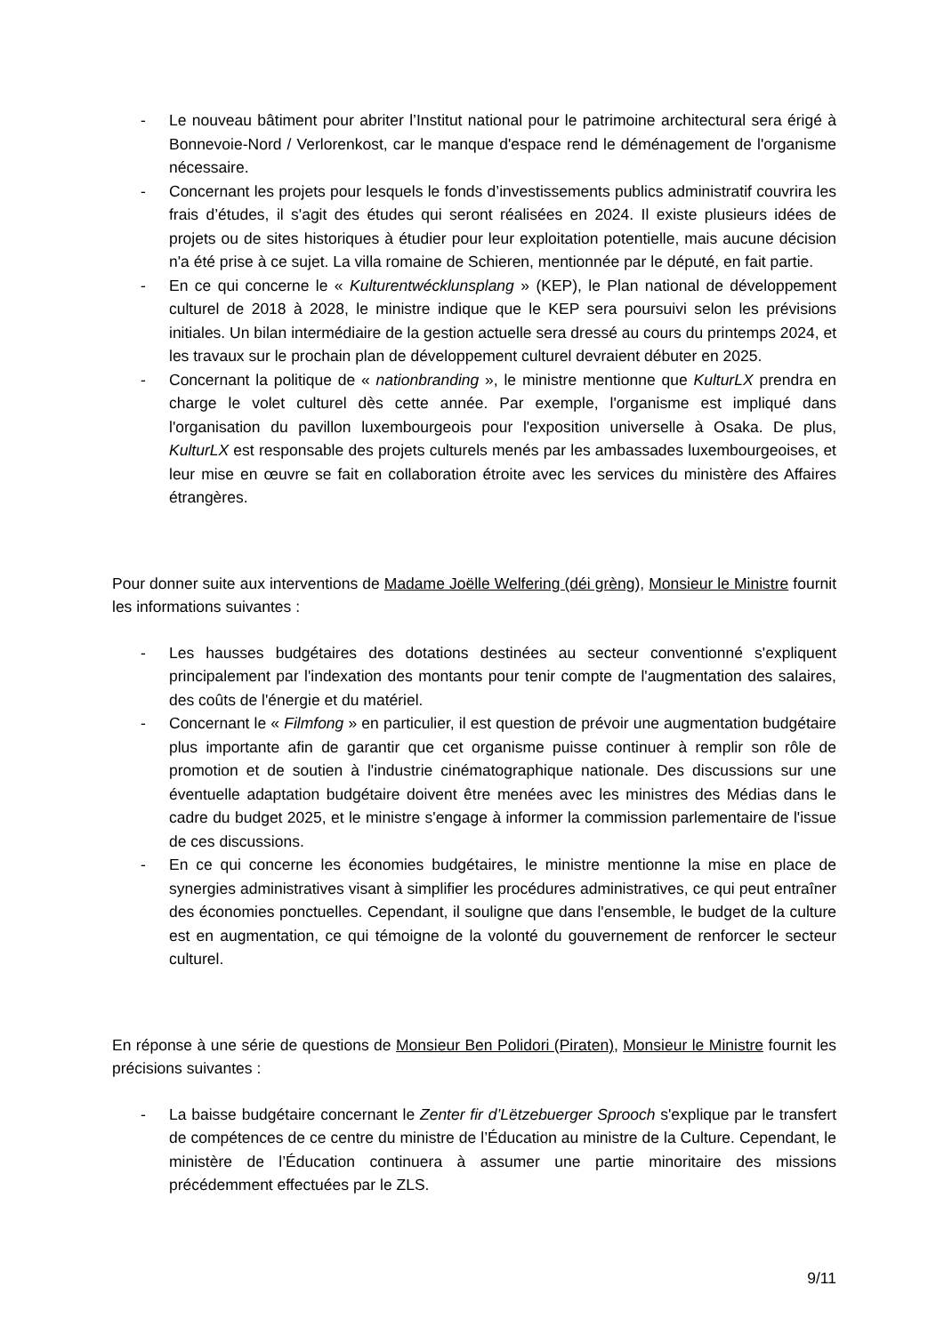- Le nouveau bâtiment pour abriter l’Institut national pour le patrimoine architectural sera érigé à Bonnevoie-Nord / Verlorenkost, car le manque d'espace rend le déménagement de l'organisme nécessaire.
- Concernant les projets pour lesquels le fonds d’investissements publics administratif couvrira les frais d’études, il s'agit des études qui seront réalisées en 2024. Il existe plusieurs idées de projets ou de sites historiques à étudier pour leur exploitation potentielle, mais aucune décision n'a été prise à ce sujet. La villa romaine de Schieren, mentionnée par le député, en fait partie.
- En ce qui concerne le « Kulturentwécklunsplang » (KEP), le Plan national de développement culturel de 2018 à 2028, le ministre indique que le KEP sera poursuivi selon les prévisions initiales. Un bilan intermédiaire de la gestion actuelle sera dressé au cours du printemps 2024, et les travaux sur le prochain plan de développement culturel devraient débuter en 2025.
- Concernant la politique de « nationbranding », le ministre mentionne que KulturLX prendra en charge le volet culturel dès cette année. Par exemple, l'organisme est impliqué dans l'organisation du pavillon luxembourgeois pour l'exposition universelle à Osaka. De plus, KulturLX est responsable des projets culturels menés par les ambassades luxembourgeoises, et leur mise en œuvre se fait en collaboration étroite avec les services du ministère des Affaires étrangères.
Pour donner suite aux interventions de Madame Joëlle Welfering (déi grèng), Monsieur le Ministre fournit les informations suivantes :
- Les hausses budgétaires des dotations destinées au secteur conventionné s'expliquent principalement par l'indexation des montants pour tenir compte de l'augmentation des salaires, des coûts de l'énergie et du matériel.
- Concernant le « Filmfong » en particulier, il est question de prévoir une augmentation budgétaire plus importante afin de garantir que cet organisme puisse continuer à remplir son rôle de promotion et de soutien à l'industrie cinématographique nationale. Des discussions sur une éventuelle adaptation budgétaire doivent être menées avec les ministres des Médias dans le cadre du budget 2025, et le ministre s'engage à informer la commission parlementaire de l'issue de ces discussions.
- En ce qui concerne les économies budgétaires, le ministre mentionne la mise en place de synergies administratives visant à simplifier les procédures administratives, ce qui peut entraîner des économies ponctuelles. Cependant, il souligne que dans l'ensemble, le budget de la culture est en augmentation, ce qui témoigne de la volonté du gouvernement de renforcer le secteur culturel.
En réponse à une série de questions de Monsieur Ben Polidori (Piraten), Monsieur le Ministre fournit les précisions suivantes :
- La baisse budgétaire concernant le Zenter fir d’Lëtzebuerger Sprooch s'explique par le transfert de compétences de ce centre du ministre de l’Éducation au ministre de la Culture. Cependant, le ministère de l’Éducation continuera à assumer une partie minoritaire des missions précédemment effectuées par le ZLS.
9/11